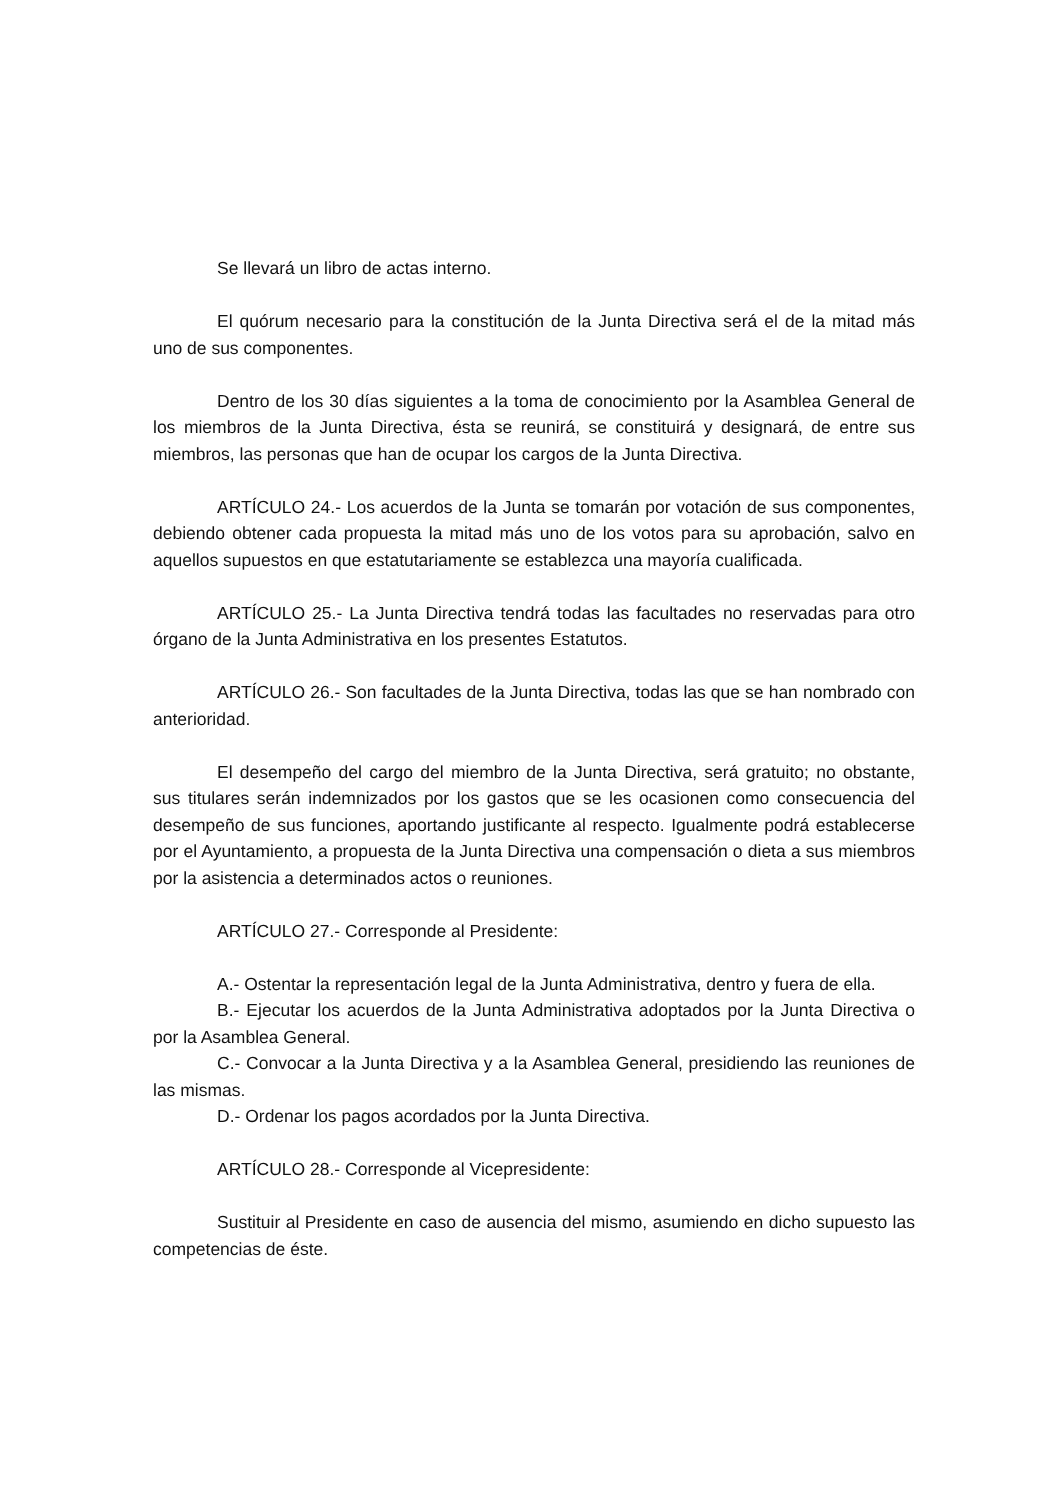Se llevará un libro de actas interno.
El quórum necesario para la constitución de la Junta Directiva será el de la mitad más uno de sus componentes.
Dentro de los 30 días siguientes a la toma de conocimiento por la Asamblea General de los miembros de la Junta Directiva, ésta se reunirá, se constituirá y designará, de entre sus miembros, las personas que han de ocupar los cargos de la Junta Directiva.
ARTÍCULO 24.- Los acuerdos de la Junta se tomarán por votación de sus componentes, debiendo obtener cada propuesta la mitad más uno de los votos para su aprobación, salvo en aquellos supuestos en que estatutariamente se establezca una mayoría cualificada.
ARTÍCULO 25.- La Junta Directiva tendrá todas las facultades no reservadas para otro órgano de la Junta Administrativa en los presentes Estatutos.
ARTÍCULO 26.- Son facultades de la Junta Directiva, todas las que se han nombrado con anterioridad.
El desempeño del cargo del miembro de la Junta Directiva, será gratuito; no obstante, sus titulares serán indemnizados por los gastos que se les ocasionen como consecuencia del desempeño de sus funciones, aportando justificante al respecto. Igualmente podrá establecerse por el Ayuntamiento, a propuesta de la Junta Directiva una compensación o dieta a sus miembros por la asistencia a determinados actos o reuniones.
ARTÍCULO 27.- Corresponde al Presidente:
A.- Ostentar la representación legal de la Junta Administrativa, dentro y fuera de ella.
B.- Ejecutar los acuerdos de la Junta Administrativa adoptados por la Junta Directiva o por la Asamblea General.
C.- Convocar a la Junta Directiva y a la Asamblea General, presidiendo las reuniones de las mismas.
D.- Ordenar los pagos acordados por la Junta Directiva.
ARTÍCULO 28.- Corresponde al Vicepresidente:
Sustituir al Presidente en caso de ausencia del mismo, asumiendo en dicho supuesto las competencias de éste.